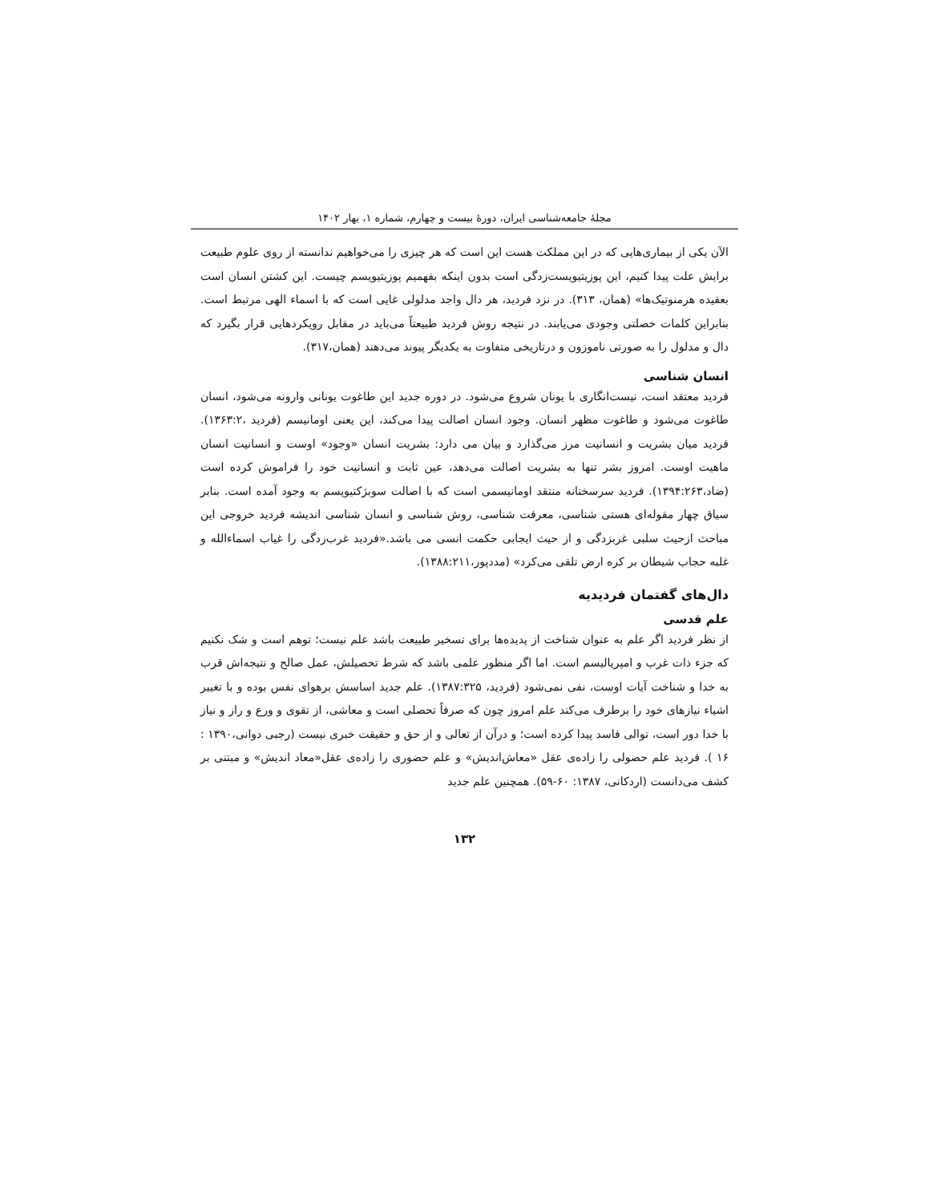مجلهٔ جامعه‌شناسی ایران، دورهٔ بیست و چهارم، شماره ۱، بهار ۱۴۰۲
الآن یکی از بیماری‌هایی که در این مملکت هست این است که هر چیزی را می‌خواهیم ندانسته از روی علوم طبیعت برایش علت پیدا کنیم، این پوزیتیویست‌زدگی است بدون اینکه بفهمیم پوزیتیویسم چیست. این کشتن انسان است بعقیده هرمنوتیک‌ها» (همان، ۳۱۳). در نزد فردید، هر دال واجد مدلولی غایی است که با اسماء الهی مرتبط است. بنابراین کلمات خصلتی وجودی می‌یابند. در نتیجه روش فردید طبیعتاً می‌باید در مقابل رویکردهایی قرار بگیرد که دال و مدلول را به صورتی ناموزون و درتاریخی متفاوت به یکدیگر پیوند می‌دهند (همان،۳۱۷).
انسان شناسی
فردید معتقد است، نیست‌انگاری با یونان شروع می‌شود. در دوره جدید این طاغوت یونانی وارونه می‌شود، انسان طاغوت می‌شود و طاغوت مظهر انسان. وجود انسان اصالت پیدا می‌کند، این یعنی اومانیسم (فردید ،۱۳۶۳:۲). فردید میان بشریت و انسانیت مرز می‌گذارد و بیان می دارد: بشریت انسان «وجود» اوست و انسانیت انسان ماهیت اوست. امروز بشر تنها به بشریت اصالت می‌دهد، عین ثابت و انسانیت خود را فراموش کرده است (ضاد،۱۳۹۴:۲۶۳). فردید سرسختانه منتقد اومانیسمی است که با اصالت سوبژکتیویسم به وجود آمده است. بنابر سیاق چهار مقوله‌ای هستی شناسی، معرفت شناسی، روش شناسی و انسان شناسی اندیشه فردید خروجی این مباحث ازحیث سلبی غربزدگی و از حیث ایجابی حکمت انسی می باشد.«فردید غرب‌زدگی را غیاب اسماءالله و غلبه حجاب شیطان بر کره ارض تلقی می‌کرد» (مددپور،۱۳۸۸:۲۱۱).
دال‌های گفتمان فردیدیه
علم قدسی
از نظر فردید اگر علم به عنوان شناخت از پدیده‌ها برای تسخیر طبیعت باشد علم نیست؛ توهم است و شک نکنیم که جزء ذات غرب و امپریالیسم است. اما اگر منظور علمی باشد که شرط تحصیلش، عمل صالح و نتیجه‌اش قرب به خدا و شناخت آیات اوست، نفی نمی‌شود (فردید، ۱۳۸۷:۳۲۵). علم جدید اساسش برهوای نفس بوده و با تغییر اشیاء نیازهای خود را برطرف می‌کند علم امروز چون که صرفاً تحصلی است و معاشی، از تقوی و ورع و راز و نیاز با خدا دور است، توالی فاسد پیدا کرده است؛ و درآن از تعالی و از حق و حقیقت خبری نیست (رجبی دوانی،۱۳۹۰ : ۱۶ ). فردید علم حصولی را زاده‌ی عقل «معاش‌اندیش» و علم حضوری را زاده‌ی عقل«معاد اندیش» و مبتنی بر کشف می‌دانست (اردکانی، ۱۳۸۷: ۶۰-۵۹). همچنین علم جدید
۱۳۲